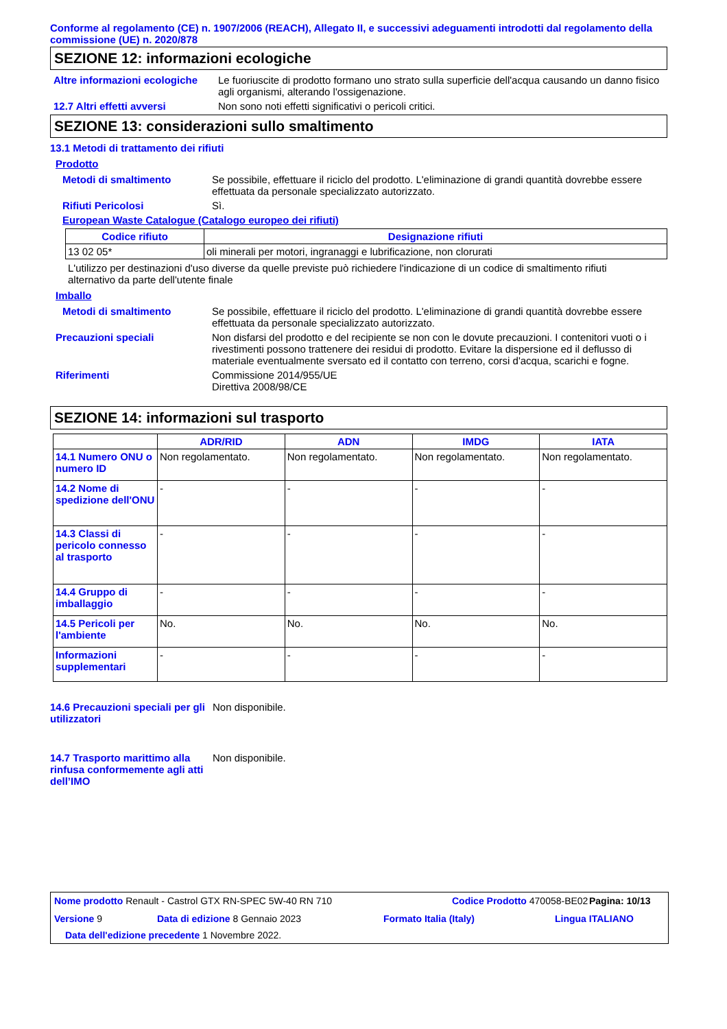Conforme al regolamento (CE) n. 1907/2006 (REACH), Allegato II, e successivi adeguamenti introdotti dal regolamento della commissione (UE) n. 2020/878
SEZIONE 12: informazioni ecologiche
Altre informazioni ecologiche
Le fuoriuscite di prodotto formano uno strato sulla superficie dell'acqua causando un danno fisico agli organismi, alterando l'ossigenazione.
12.7 Altri effetti avversi Non sono noti effetti significativi o pericoli critici.
SEZIONE 13: considerazioni sullo smaltimento
13.1 Metodi di trattamento dei rifiuti
Prodotto
Metodi di smaltimento Se possibile, effettuare il riciclo del prodotto. L'eliminazione di grandi quantità dovrebbe essere effettuata da personale specializzato autorizzato.
Rifiuti Pericolosi Sì.
European Waste Catalogue (Catalogo europeo dei rifiuti)
| Codice rifiuto | Designazione rifiuti |
| --- | --- |
| 13 02 05* | oli minerali per motori, ingranaggi e lubrificazione, non clorurati |
L'utilizzo per destinazioni d'uso diverse da quelle previste può richiedere l'indicazione di un codice di smaltimento rifiuti alternativo da parte dell'utente finale
Imballo
Metodi di smaltimento Se possibile, effettuare il riciclo del prodotto. L'eliminazione di grandi quantità dovrebbe essere effettuata da personale specializzato autorizzato.
Precauzioni speciali Non disfarsi del prodotto e del recipiente se non con le dovute precauzioni. I contenitori vuoti o i rivestimenti possono trattenere dei residui di prodotto. Evitare la dispersione ed il deflusso di materiale eventualmente sversato ed il contatto con terreno, corsi d'acqua, scarichi e fogne.
Riferimenti Commissione 2014/955/UE
Direttiva 2008/98/CE
SEZIONE 14: informazioni sul trasporto
| | ADR/RID | ADN | IMDG | IATA |
| --- | --- | --- | --- | --- |
| 14.1 Numero ONU o numero ID | Non regolamentato. | Non regolamentato. | Non regolamentato. | Non regolamentato. |
| 14.2 Nome di spedizione dell'ONU | - | - | - | - |
| 14.3 Classi di pericolo connesso al trasporto | - | - | - | - |
| 14.4 Gruppo di imballaggio | - | - | - | - |
| 14.5 Pericoli per l'ambiente | No. | No. | No. | No. |
| Informazioni supplementari | - | - | - | - |
14.6 Precauzioni speciali per gli utilizzatori
Non disponibile.
14.7 Trasporto marittimo alla rinfusa conformemente agli atti dell’IMO
Non disponibile.
Nome prodotto Renault - Castrol GTX RN-SPEC 5W-40 RN 710 Codice Prodotto 470058-BE02
Pagina: 10/13
Versione 9 Data di edizione 8 Gennaio 2023 Formato Italia (Italy) Lingua ITALIANO
Data dell'edizione precedente
1 Novembre 2022.